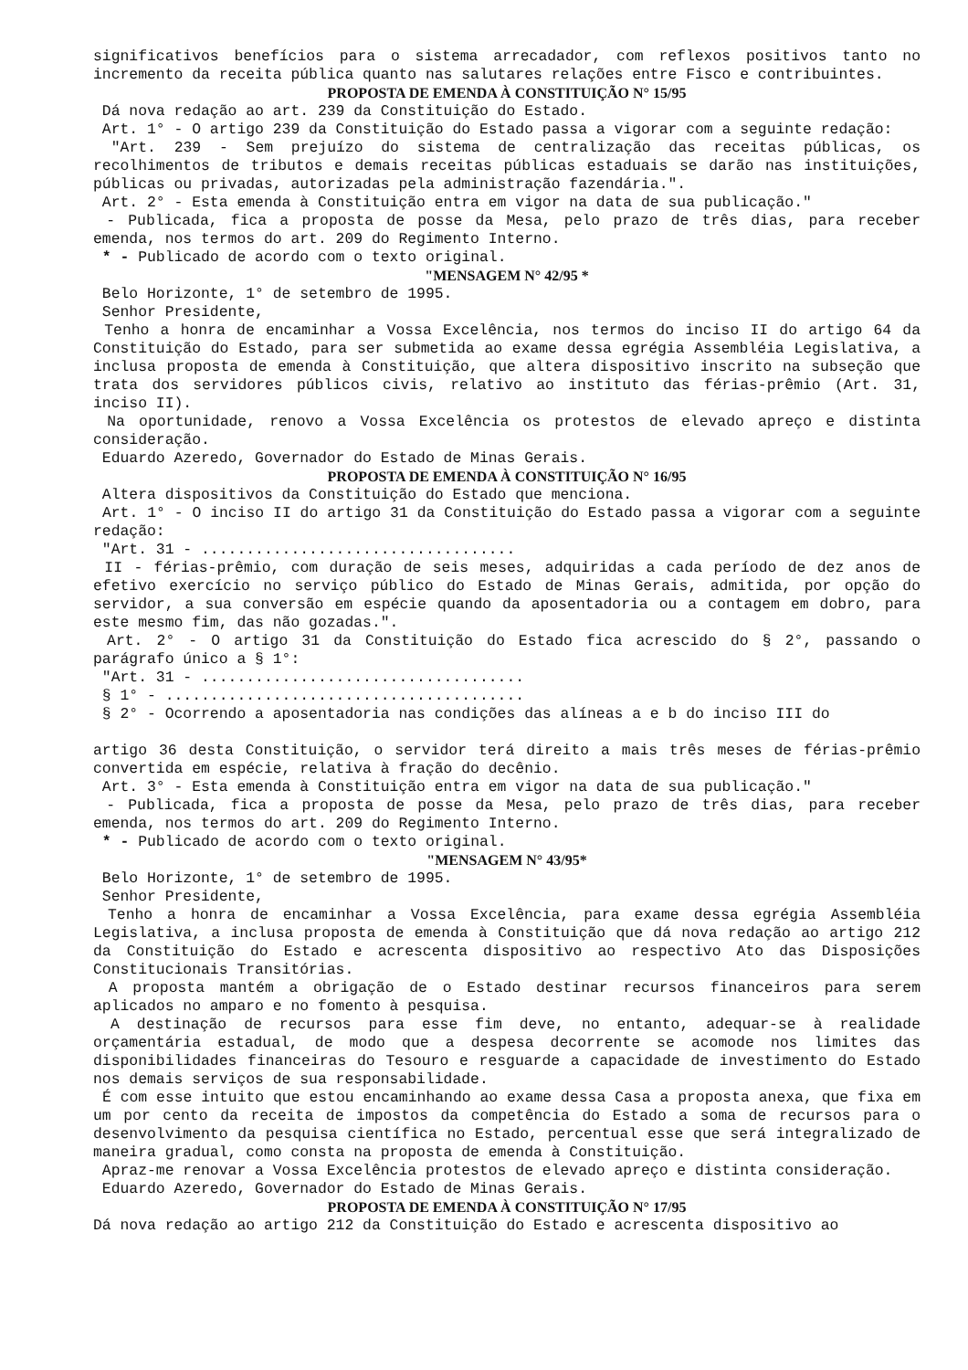significativos benefícios para o sistema arrecadador, com reflexos positivos tanto no incremento da receita pública quanto nas salutares relações entre Fisco e contribuintes.
PROPOSTA DE EMENDA À CONSTITUIÇÃO N° 15/95
Dá nova redação ao art. 239 da Constituição do Estado.
Art. 1° - O artigo 239 da Constituição do Estado passa a vigorar com a seguinte redação:
"Art. 239 - Sem prejuízo do sistema de centralização das receitas públicas, os recolhimentos de tributos e demais receitas públicas estaduais se darão nas instituições, públicas ou privadas, autorizadas pela administração fazendária.".
Art. 2° - Esta emenda à Constituição entra em vigor na data de sua publicação."
- Publicada, fica a proposta de posse da Mesa, pelo prazo de três dias, para receber emenda, nos termos do art. 209 do Regimento Interno.
* - Publicado de acordo com o texto original.
"MENSAGEM N° 42/95 *
Belo Horizonte, 1° de setembro de 1995.
Senhor Presidente,
Tenho a honra de encaminhar a Vossa Excelência, nos termos do inciso II do artigo 64 da Constituição do Estado, para ser submetida ao exame dessa egrégia Assembléia Legislativa, a inclusa proposta de emenda à Constituição, que altera dispositivo inscrito na subseção que trata dos servidores públicos civis, relativo ao instituto das férias-prêmio (Art. 31, inciso II).
Na oportunidade, renovo a Vossa Excelência os protestos de elevado apreço e distinta consideração.
Eduardo Azeredo, Governador do Estado de Minas Gerais.
PROPOSTA DE EMENDA À CONSTITUIÇÃO N° 16/95
Altera dispositivos da Constituição do Estado que menciona.
Art. 1° - O inciso II do artigo 31 da Constituição do Estado passa a vigorar com a seguinte redação:
"Art. 31 - ...................................
II - férias-prêmio, com duração de seis meses, adquiridas a cada período de dez anos de efetivo exercício no serviço público do Estado de Minas Gerais, admitida, por opção do servidor, a sua conversão em espécie quando da aposentadoria ou a contagem em dobro, para este mesmo fim, das não gozadas.".
Art. 2° - O artigo 31 da Constituição do Estado fica acrescido do § 2°, passando o parágrafo único a § 1°:
"Art. 31 - ....................................
§ 1° - ........................................
§ 2° - Ocorrendo a aposentadoria nas condições das alíneas a e b do inciso III do
artigo 36 desta Constituição, o servidor terá direito a mais três meses de férias-prêmio convertida em espécie, relativa à fração do decênio.
Art. 3° - Esta emenda à Constituição entra em vigor na data de sua publicação."
- Publicada, fica a proposta de posse da Mesa, pelo prazo de três dias, para receber emenda, nos termos do art. 209 do Regimento Interno.
* - Publicado de acordo com o texto original.
"MENSAGEM N° 43/95*
Belo Horizonte, 1° de setembro de 1995.
Senhor Presidente,
Tenho a honra de encaminhar a Vossa Excelência, para exame dessa egrégia Assembléia Legislativa, a inclusa proposta de emenda à Constituição que dá nova redação ao artigo 212 da Constituição do Estado e acrescenta dispositivo ao respectivo Ato das Disposições Constitucionais Transitórias.
A proposta mantém a obrigação de o Estado destinar recursos financeiros para serem aplicados no amparo e no fomento à pesquisa.
A destinação de recursos para esse fim deve, no entanto, adequar-se à realidade orçamentária estadual, de modo que a despesa decorrente se acomode nos limites das disponibilidades financeiras do Tesouro e resguarde a capacidade de investimento do Estado nos demais serviços de sua responsabilidade.
É com esse intuito que estou encaminhando ao exame dessa Casa a proposta anexa, que fixa em um por cento da receita de impostos da competência do Estado a soma de recursos para o desenvolvimento da pesquisa científica no Estado, percentual esse que será integralizado de maneira gradual, como consta na proposta de emenda à Constituição.
Apraz-me renovar a Vossa Excelência protestos de elevado apreço e distinta consideração.
Eduardo Azeredo, Governador do Estado de Minas Gerais.
PROPOSTA DE EMENDA À CONSTITUIÇÃO N° 17/95
Dá nova redação ao artigo 212 da Constituição do Estado e acrescenta dispositivo ao